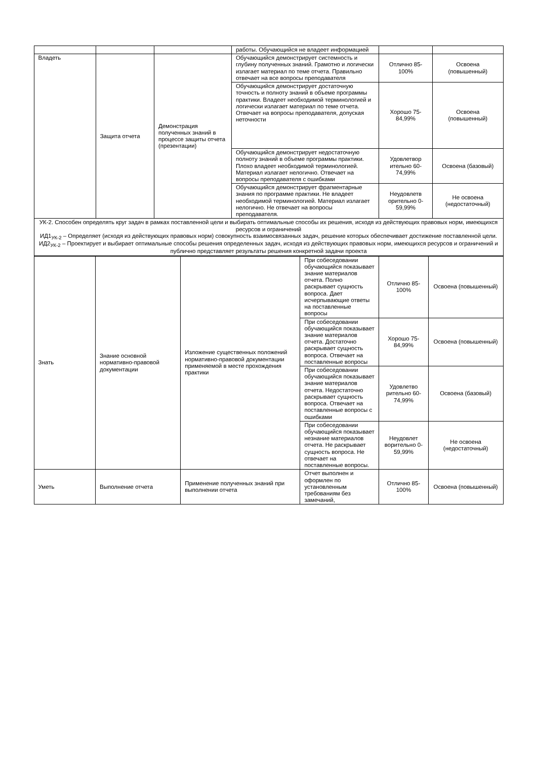| | | | работы. Обучающийся не владеет информацией | | |
| Владеть | Защита отчета | Демонстрация полученных знаний в процессе защиты отчета (презентации) | Обучающийся демонстрирует системность и глубину полученных знаний. Грамотно и логически излагает материал по теме отчета. Правильно отвечает на все вопросы преподавателя | Отлично 85-100% | Освоена (повышенный) |
| | | | Обучающийся демонстрирует достаточную точность и полноту знаний в объеме программы практики. Владеет необходимой терминологией и логически излагает материал по теме отчета. Отвечает на вопросы преподавателя, допуская неточности | Хорошо 75-84,99% | Освоена (повышенный) |
| | | | Обучающийся демонстрирует недостаточную полноту знаний в объеме программы практики. Плохо владеет необходимой терминологией. Материал излагает нелогично. Отвечает на вопросы преподавателя с ошибками | Удовлетвор ительно 60-74,99% | Освоена (базовый) |
| | | | Обучающийся демонстрирует фрагментарные знания по программе практики. Не владеет необходимой терминологией. Материал излагает нелогично. Не отвечает на вопросы преподавателя. | Неудовлетв орительно 0-59,99% | Не освоена (недостаточный) |
| УК-2. Способен определять круг задач в рамках поставленной цели и выбирать оптимальные способы их решения, исходя из действующих правовых норм, имеющихся ресурсов и ограничений ИД1<sub>УК-2</sub> – Определяет (исходя из действующих правовых норм) совокупность взаимосвязанных задач, решение которых обеспечивает достижение поставленной цели. ИД2<sub>УК-2</sub> – Проектирует и выбирает оптимальные способы решения определенных задач, исходя из действующих правовых норм, имеющихся ресурсов и ограничений и публично представляет результаты решения конкретной задачи проекта | | | | | |
| Знать | Знание основной нормативно-правовой документации | Изложение существенных положений нормативно-правовой документации применяемой в месте прохождения практики | При собеседовании обучающийся показывает знание материалов отчета. Полно раскрывает сущность вопроса. Дает исчерпывающие ответы на поставленные вопросы | Отлично 85-100% | Освоена (повышенный) |
| | | | При собеседовании обучающийся показывает знание материалов отчета. Достаточно раскрывает сущность вопроса. Отвечает на поставленные вопросы | Хорошо 75-84,99% | Освоена (повышенный) |
| | | | При собеседовании обучающийся показывает знание материалов отчета. Недостаточно раскрывает сущность вопроса. Отвечает на поставленные вопросы с ошибками | Удовлетво рительно 60-74,99% | Освоена (базовый) |
| | | | При собеседовании обучающийся показывает незнание материалов отчета. Не раскрывает сущность вопроса. Не отвечает на поставленные вопросы. | Неудовлет ворительно 0-59,99% | Не освоена (недостаточный) |
| Уметь | Выполнение отчета | Применение полученных знаний при выполнении отчета | Отчет выполнен и оформлен по установленным требованиям без замечаний, | Отлично 85-100% | Освоена (повышенный) |